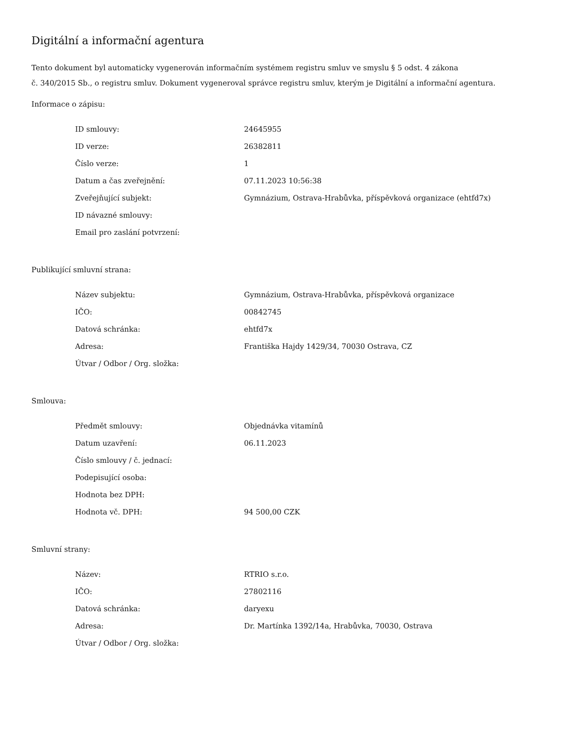Digitální a informační agentura
Tento dokument byl automaticky vygenerován informačním systémem registru smluv ve smyslu § 5 odst. 4 zákona
č. 340/2015 Sb., o registru smluv. Dokument vygeneroval správce registru smluv, kterým je Digitální a informační agentura.
Informace o zápisu:
| ID smlouvy: | 24645955 |
| ID verze: | 26382811 |
| Číslo verze: | 1 |
| Datum a čas zveřejnění: | 07.11.2023 10:56:38 |
| Zveřejňující subjekt: | Gymnázium, Ostrava-Hrabůvka, příspěvková organizace (ehtfd7x) |
| ID návazné smlouvy: | |
| Email pro zaslání potvrzení: | |
Publikující smluvní strana:
| Název subjektu: | Gymnázium, Ostrava-Hrabůvka, příspěvková organizace |
| IČO: | 00842745 |
| Datová schránka: | ehtfd7x |
| Adresa: | Františka Hajdy 1429/34, 70030 Ostrava, CZ |
| Útvar / Odbor / Org. složka: | |
Smlouva:
| Předmět smlouvy: | Objednávka vitamínů |
| Datum uzavření: | 06.11.2023 |
| Číslo smlouvy / č. jednací: | |
| Podepisující osoba: | |
| Hodnota bez DPH: | |
| Hodnota vč. DPH: | 94 500,00 CZK |
Smluvní strany:
| Název: | RTRIO s.r.o. |
| IČO: | 27802116 |
| Datová schránka: | daryexu |
| Adresa: | Dr. Martínka 1392/14a, Hrabůvka, 70030, Ostrava |
| Útvar / Odbor / Org. složka: | |